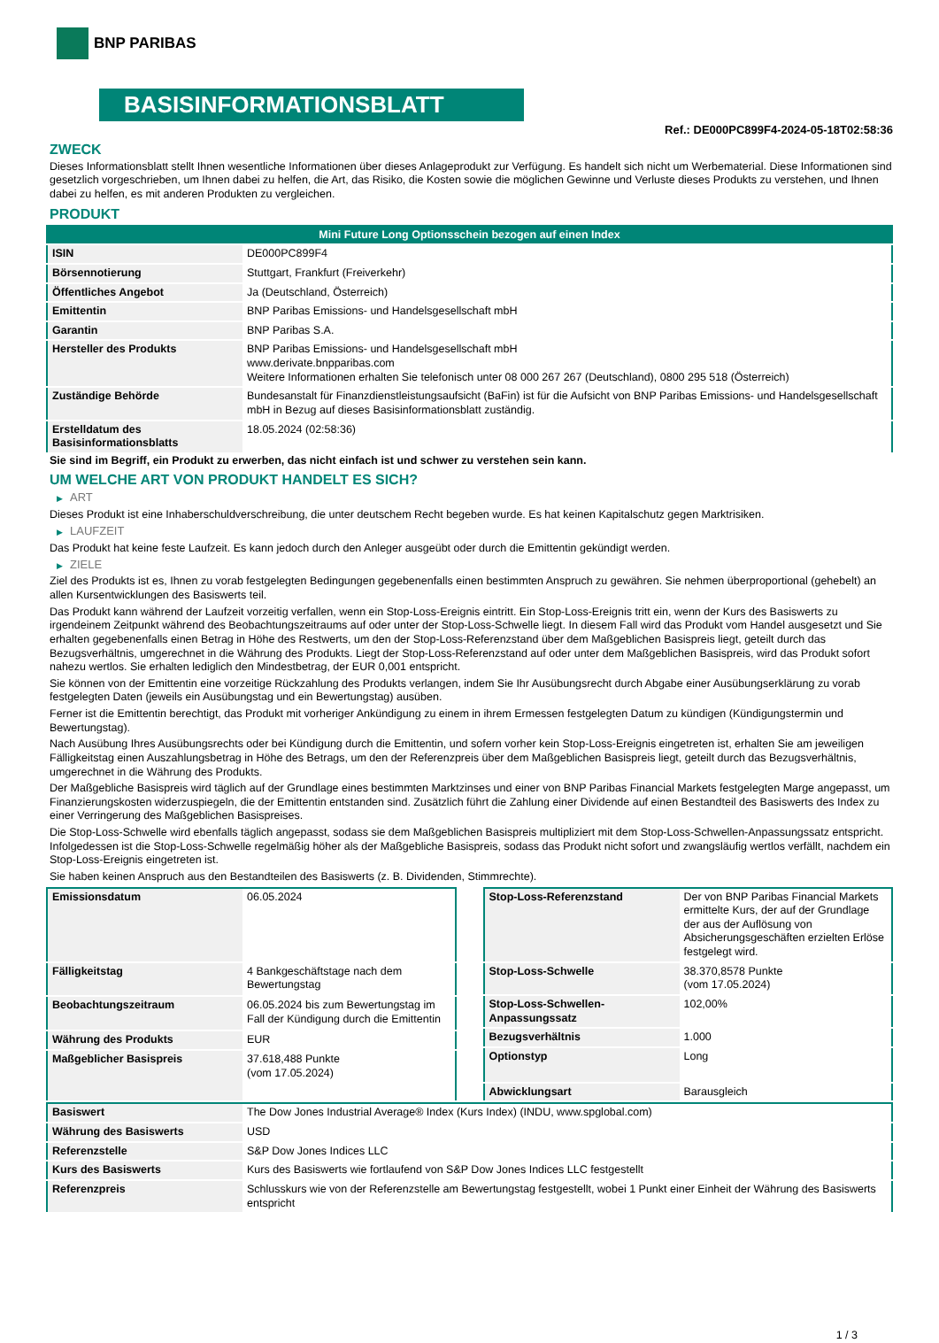BNP PARIBAS
BASISINFORMATIONSBLATT
Ref.: DE000PC899F4-2024-05-18T02:58:36
ZWECK
Dieses Informationsblatt stellt Ihnen wesentliche Informationen über dieses Anlageprodukt zur Verfügung. Es handelt sich nicht um Werbematerial. Diese Informationen sind gesetzlich vorgeschrieben, um Ihnen dabei zu helfen, die Art, das Risiko, die Kosten sowie die möglichen Gewinne und Verluste dieses Produkts zu verstehen, und Ihnen dabei zu helfen, es mit anderen Produkten zu vergleichen.
PRODUKT
| Mini Future Long Optionsschein bezogen auf einen Index | |
| ISIN | DE000PC899F4 |
| Börsennotierung | Stuttgart, Frankfurt (Freiverkehr) |
| Öffentliches Angebot | Ja (Deutschland, Österreich) |
| Emittentin | BNP Paribas Emissions- und Handelsgesellschaft mbH |
| Garantin | BNP Paribas S.A. |
| Hersteller des Produkts | BNP Paribas Emissions- und Handelsgesellschaft mbH www.derivate.bnpparibas.com Weitere Informationen erhalten Sie telefonisch unter 08 000 267 267 (Deutschland), 0800 295 518 (Österreich) |
| Zuständige Behörde | Bundesanstalt für Finanzdienstleistungsaufsicht (BaFin) ist für die Aufsicht von BNP Paribas Emissions- und Handelsgesellschaft mbH in Bezug auf dieses Basisinformationsblatt zuständig. |
| Erstelldatum des Basisinformationsblatts | 18.05.2024 (02:58:36) |
Sie sind im Begriff, ein Produkt zu erwerben, das nicht einfach ist und schwer zu verstehen sein kann.
UM WELCHE ART VON PRODUKT HANDELT ES SICH?
▶ ART
Dieses Produkt ist eine Inhaberschuldverschreibung, die unter deutschem Recht begeben wurde. Es hat keinen Kapitalschutz gegen Marktrisiken.
▶ LAUFZEIT
Das Produkt hat keine feste Laufzeit. Es kann jedoch durch den Anleger ausgeübt oder durch die Emittentin gekündigt werden.
▶ ZIELE
Ziel des Produkts ist es, Ihnen zu vorab festgelegten Bedingungen gegebenenfalls einen bestimmten Anspruch zu gewähren. Sie nehmen überproportional (gehebelt) an allen Kursentwicklungen des Basiswerts teil.
Das Produkt kann während der Laufzeit vorzeitig verfallen, wenn ein Stop-Loss-Ereignis eintritt. Ein Stop-Loss-Ereignis tritt ein, wenn der Kurs des Basiswerts zu irgendeinem Zeitpunkt während des Beobachtungszeitraums auf oder unter der Stop-Loss-Schwelle liegt. In diesem Fall wird das Produkt vom Handel ausgesetzt und Sie erhalten gegebenenfalls einen Betrag in Höhe des Restwerts, um den der Stop-Loss-Referenzstand über dem Maßgeblichen Basispreis liegt, geteilt durch das Bezugsverhältnis, umgerechnet in die Währung des Produkts. Liegt der Stop-Loss-Referenzstand auf oder unter dem Maßgeblichen Basispreis, wird das Produkt sofort nahezu wertlos. Sie erhalten lediglich den Mindestbetrag, der EUR 0,001 entspricht.
Sie können von der Emittentin eine vorzeitige Rückzahlung des Produkts verlangen, indem Sie Ihr Ausübungsrecht durch Abgabe einer Ausübungserklärung zu vorab festgelegten Daten (jeweils ein Ausübungstag und ein Bewertungstag) ausüben.
Ferner ist die Emittentin berechtigt, das Produkt mit vorheriger Ankündigung zu einem in ihrem Ermessen festgelegten Datum zu kündigen (Kündigungstermin und Bewertungstag).
Nach Ausübung Ihres Ausübungsrechts oder bei Kündigung durch die Emittentin, und sofern vorher kein Stop-Loss-Ereignis eingetreten ist, erhalten Sie am jeweiligen Fälligkeitstag einen Auszahlungsbetrag in Höhe des Betrags, um den der Referenzpreis über dem Maßgeblichen Basispreis liegt, geteilt durch das Bezugsverhältnis, umgerechnet in die Währung des Produkts.
Der Maßgebliche Basispreis wird täglich auf der Grundlage eines bestimmten Marktzinses und einer von BNP Paribas Financial Markets festgelegten Marge angepasst, um Finanzierungskosten widerzuspiegeln, die der Emittentin entstanden sind. Zusätzlich führt die Zahlung einer Dividende auf einen Bestandteil des Basiswerts des Index zu einer Verringerung des Maßgeblichen Basispreises.
Die Stop-Loss-Schwelle wird ebenfalls täglich angepasst, sodass sie dem Maßgeblichen Basispreis multipliziert mit dem Stop-Loss-Schwellen-Anpassungssatz entspricht. Infolgedessen ist die Stop-Loss-Schwelle regelmäßig höher als der Maßgebliche Basispreis, sodass das Produkt nicht sofort und zwangsläufig wertlos verfällt, nachdem ein Stop-Loss-Ereignis eingetreten ist.
Sie haben keinen Anspruch aus den Bestandteilen des Basiswerts (z. B. Dividenden, Stimmrechte).
| Emissionsdatum | 06.05.2024 |
| Fälligkeitstag | 4 Bankgeschäftstage nach dem Bewertungstag |
| Beobachtungszeitraum | 06.05.2024 bis zum Bewertungstag im Fall der Kündigung durch die Emittentin |
| Währung des Produkts | EUR |
| Maßgeblicher Basispreis | 37.618,488 Punkte (vom 17.05.2024) |
| Stop-Loss-Referenzstand | Der von BNP Paribas Financial Markets ermittelte Kurs, der auf der Grundlage der aus der Auflösung von Absicherungsgeschäften erzielten Erlöse festgelegt wird. |
| Stop-Loss-Schwelle | 38.370,8578 Punkte (vom 17.05.2024) |
| Stop-Loss-Schwellen-Anpassungssatz | 102,00% |
| Bezugsverhältnis | 1.000 |
| Optionstyp | Long |
| Abwicklungsart | Barausgleich |
| Basiswert | The Dow Jones Industrial Average® Index (Kurs Index) (INDU, www.spglobal.com) |
| Währung des Basiswerts | USD |
| Referenzstelle | S&P Dow Jones Indices LLC |
| Kurs des Basiswerts | Kurs des Basiswerts wie fortlaufend von S&P Dow Jones Indices LLC festgestellt |
| Referenzpreis | Schlusskurs wie von der Referenzstelle am Bewertungstag festgestellt, wobei 1 Punkt einer Einheit der Währung des Basiswerts entspricht |
1 / 3